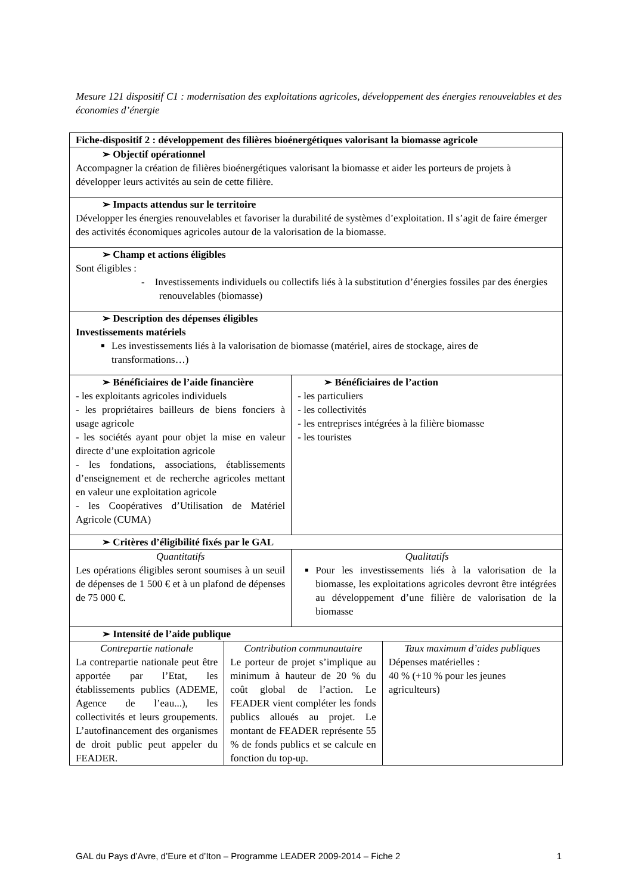Mesure 121 dispositif C1 : modernisation des exploitations agricoles, développement des énergies renouvelables et des économies d’énergie
| Fiche-dispositif 2 : développement des filières bioénergétiques valorisant la biomasse agricole | | | |
| ➢ Objectif opérationnel Accompagner la création de filières bioénergétiques valorisant la biomasse et aider les porteurs de projets à développer leurs activités au sein de cette filière. | | | |
| ➢ Impacts attendus sur le territoire Développer les énergies renouvelables et favoriser la durabilité de systèmes d’exploitation. Il s’agit de faire émerger des activités économiques agricoles autour de la valorisation de la biomasse. | | | |
| ➢ Champ et actions éligibles Sont éligibles : - Investissements individuels ou collectifs liés à la substitution d’énergies fossiles par des énergies renouvelables (biomasse) | | | |
| ➢ Description des dépenses éligibles Investissements matériels Les investissements liés à la valorisation de biomasse (matériel, aires de stockage, aires de transformations…) | | | |
| ➢ Bénéficiaires de l’aide financière - les exploitants agricoles individuels - les propriétaires bailleurs de biens fonciers à usage agricole - les sociétés ayant pour objet la mise en valeur directe d’une exploitation agricole - les fondations, associations, établissements d’enseignement et de recherche agricoles mettant en valeur une exploitation agricole - les Coopératives d’Utilisation de Matériel Agricole (CUMA) | | ➢ Bénéficiaires de l’action - les particuliers - les collectivités - les entreprises intégrées à la filière biomasse - les touristes | |
| ➢ Critères d’éligibilité fixés par le GAL | | | |
| Quantitatifs Les opérations éligibles seront soumises à un seuil de dépenses de 1 500 € et à un plafond de dépenses de 75 000 €. | | Qualitatifs Pour les investissements liés à la valorisation de la biomasse, les exploitations agricoles devront être intégrées au développement d’une filière de valorisation de la biomasse | |
| ➢ Intensité de l’aide publique | | | |
| Contrepartie nationale La contrepartie nationale peut être apportée par l’Etat, les établissements publics (ADEME, Agence de l’eau...), les collectivités et leurs groupements. L’autofinancement des organismes de droit public peut appeler du FEADER. | Contribution communautaire Le porteur de projet s’implique au minimum à hauteur de 20 % du coût global de l’action. Le FEADER vient compléter les fonds publics alloués au projet. Le montant de FEADER représente 55 % de fonds publics et se calcule en fonction du top-up. | | Taux maximum d’aides publiques Dépenses matérielles : 40 % (+10 % pour les jeunes agriculteurs) |
GAL du Pays d’Avre, d’Eure et d’Iton – Programme LEADER 2009-2014 – Fiche 2 1